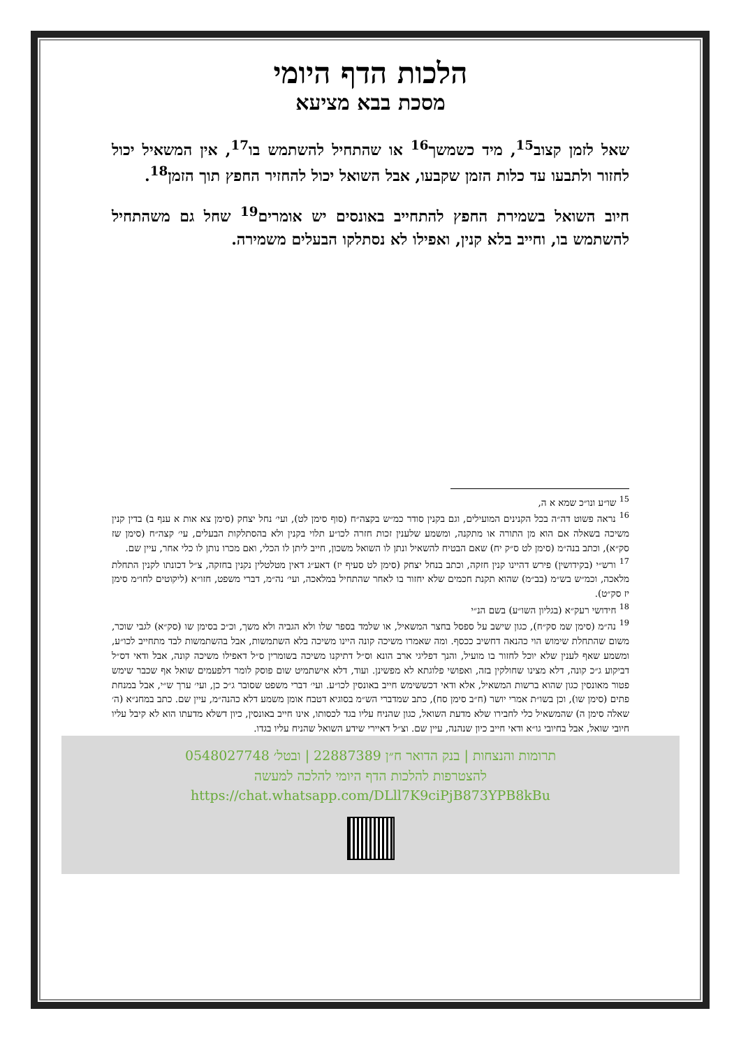הלכות הדף היומי
מסכת בבא מציעא
שאל לזמן קצוב<sup>15</sup>, מיד כשמשך<sup>16</sup> או שהתחיל להשתמש בו<sup>17</sup>, אין המשאיל יכול לחזור ולתבעו עד כלות הזמן שקבעו, אבל השואל יכול להחזיר החפץ תוך הזמן<sup>18</sup>.
חיוב השואל בשמירת החפץ להתחייב באונסים יש אומרים<sup>19</sup> שחל גם משהתחיל להשתמש בו, וחייב בלא קנין, ואפילו לא נסתלקו הבעלים משמירה.
<sup>15</sup> שו״ע ונו״כ שמא א ה,
<sup>16</sup> נראה פשוט דה״ה בכל הקנינים המועילים, וגם בקנין סודר כמ״ש בקצה״ח (סוף סימן לט), ועי׳ נחל יצחק (סימן צא אות א ענף ב) בדין קנין משיכה בשאלה אם הוא מן התורה או מתקנה, ומשמע שלענין זכות חזרה לכו״ע תלוי בקנין ולא בהסתלקות הבעלים, עי׳ קצה״ח (סימן שז סק״א), וכתב בנה״מ (סימן לט ס״ק יח) שאם הבטיח להשאיל ונתן לו השואל משכון, חייב ליתן לו הכלי, ואם מכרו נותן לו כלי אחר, עיין שם.
<sup>17</sup> ורש״י (בקידושין) פירש דהיינו קנין חזקה, וכתב בנחל יצחק (סימן לט סעיף יז) דאע״ג דאין מטלטלין נקנין בחזקה, צ״ל דכונתו לקנין התחלת מלאכה, וכמ״ש בש״מ (בב״מ) שהוא תקנת חכמים שלא יחזור בו לאחר שהתחיל במלאכה, ועי׳ נה״מ, דברי משפט, חזו״א (ליקוטים לחו״מ סימן יז סק״ט).
<sup>18</sup> חידושי רעק״א (בגליון השו״ע) בשם הנ״י
<sup>19</sup> נה״מ (סימן שמ סק״ח), כגון שישב על ספסל בחצר המשאיל, או שלמד בספר שלו ולא הגביה ולא משך, וכ״כ בסימן שו (סק״א) לגבי שוכר, משום שהתחלת שימוש הוי כהנאה דחשיב ככסף. ומה שאמרו משיכה קונה היינו משיכה בלא השתמשות, אבל בהשתמשות לבד מתחייב לכו״ע, ומשמע שאף לענין שלא יוכל לחזור בו מועיל, והנך דפליגי ארב הונא וס״ל דתיקנו משיכה בשומרין ס״ל דאפילו משיכה קונה, אבל ודאי דס״ל דביקוע ג״כ קונה, דלא מצינו שחולקין בזה, ואפושי פלוגתא לא מפשינן. ועוד, דלא אישתמיט שום פוסק לומר דלפעמים שואל אף שכבר שימש פטור מאונסין כגון שהוא ברשות המשאיל, אלא ודאי דכששימש חייב באונסין לכו״ע. ועי׳ דברי משפט שסובר ג״כ כן, ועי׳ ערך ש״י, אבל במנחת פתים (סימן שו), וכן בשו״ת אמרי יושר (ח״ב סימן סח), כתב שמדברי הש״מ בסוגיא דטבח אומן משמע דלא כהנה״מ, עיין שם. כתב במחנ״א (ה׳ שאלה סימן ה) שהמשאיל כלי לחבירו שלא מדעת השואל, כגון שהניח עליו בגד לכסותו, אינו חייב באונסין, כיון דשלא מדעתו הוא לא קיבל עליו חיובי שואל, אבל בחיובי גו״א ודאי חייב כיון שנהנה, עיין שם. וצ״ל דאיירי שידע השואל שהניח עליו בגדו.
תרומות והנצחות | בנק הדואר ח״ן 22887389 | ובטל׳ 0548027748
להצטרפות להלכות הדף היומי להלכה למעשה
https://chat.whatsapp.com/DLll7K9ciPjB873YPB8kBu